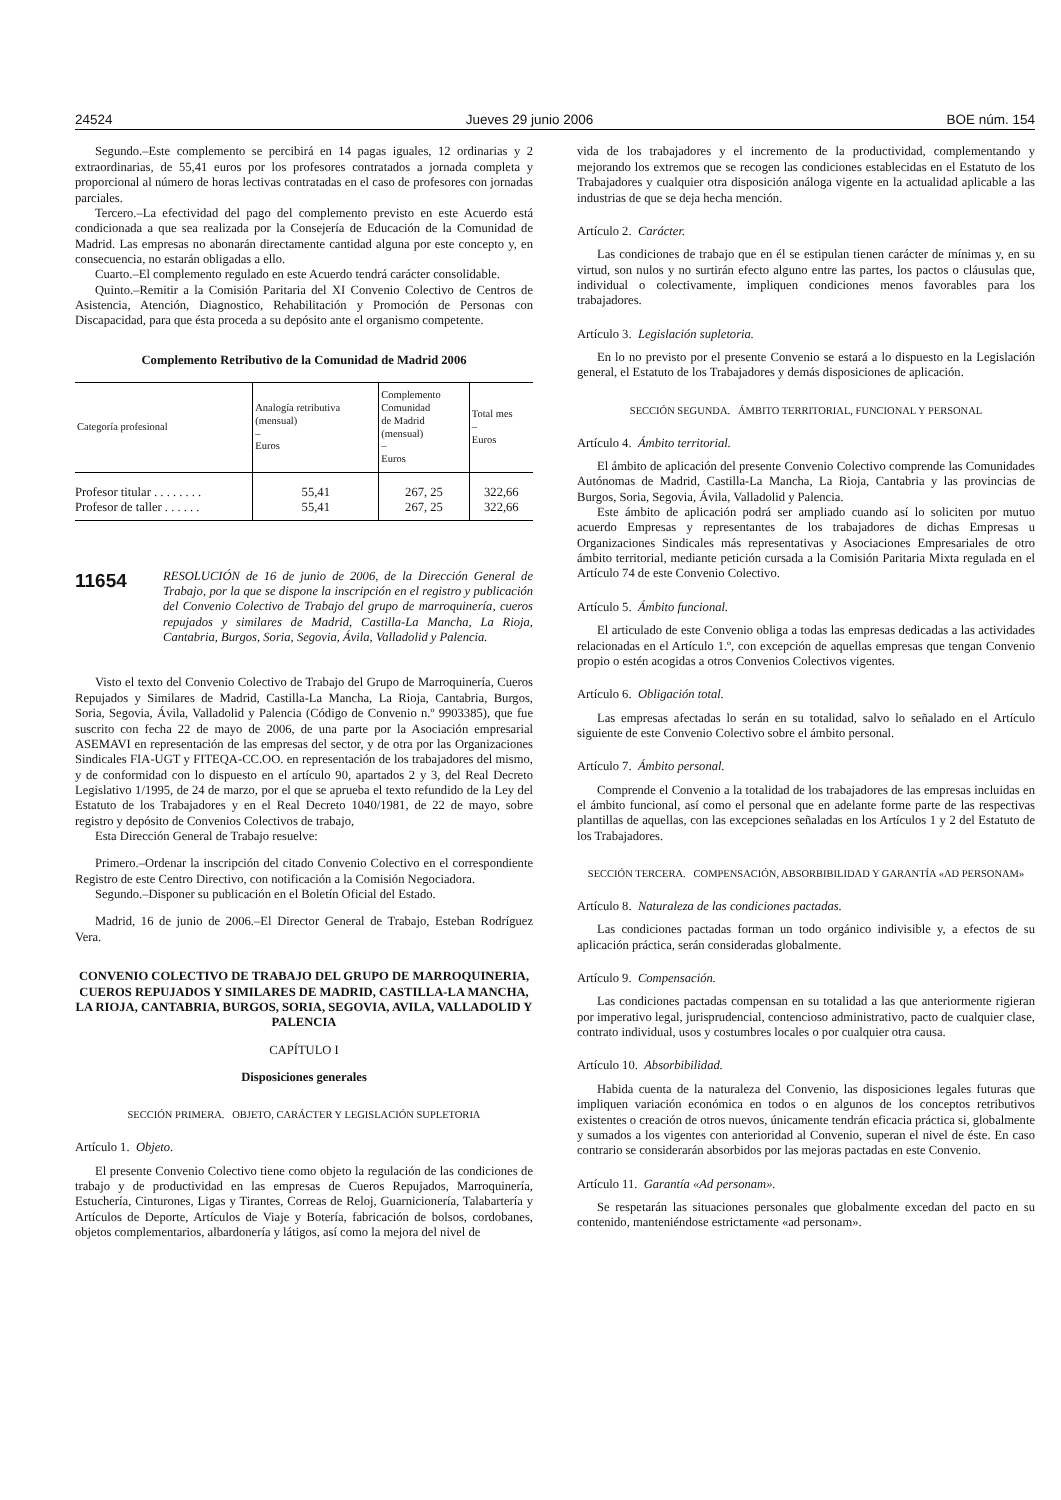24524 Jueves 29 junio 2006 BOE núm. 154
Segundo.–Este complemento se percibirá en 14 pagas iguales, 12 ordinarias y 2 extraordinarias, de 55,41 euros por los profesores contratados a jornada completa y proporcional al número de horas lectivas contratadas en el caso de profesores con jornadas parciales.
Tercero.–La efectividad del pago del complemento previsto en este Acuerdo está condicionada a que sea realizada por la Consejería de Educación de la Comunidad de Madrid. Las empresas no abonarán directamente cantidad alguna por este concepto y, en consecuencia, no estarán obligadas a ello.
Cuarto.–El complemento regulado en este Acuerdo tendrá carácter consolidable.
Quinto.–Remitir a la Comisión Paritaria del XI Convenio Colectivo de Centros de Asistencia, Atención, Diagnostico, Rehabilitación y Promoción de Personas con Discapacidad, para que ésta proceda a su depósito ante el organismo competente.
Complemento Retributivo de la Comunidad de Madrid 2006
| Categoría profesional | Analogía retributiva (mensual) – Euros | Complemento Comunidad de Madrid (mensual) – Euros | Total mes – Euros |
| --- | --- | --- | --- |
| Profesor titular . . . . . . . . | 55,41 | 267, 25 | 322,66 |
| Profesor de taller . . . . . . | 55,41 | 267, 25 | 322,66 |
11654 RESOLUCIÓN de 16 de junio de 2006, de la Dirección General de Trabajo, por la que se dispone la inscripción en el registro y publicación del Convenio Colectivo de Trabajo del grupo de marroquinería, cueros repujados y similares de Madrid, Castilla-La Mancha, La Rioja, Cantabria, Burgos, Soria, Segovia, Ávila, Valladolid y Palencia.
Visto el texto del Convenio Colectivo de Trabajo del Grupo de Marroquinería, Cueros Repujados y Similares de Madrid, Castilla-La Mancha, La Rioja, Cantabria, Burgos, Soria, Segovia, Ávila, Valladolid y Palencia (Código de Convenio n.º 9903385), que fue suscrito con fecha 22 de mayo de 2006, de una parte por la Asociación empresarial ASEMAVI en representación de las empresas del sector, y de otra por las Organizaciones Sindicales FIA-UGT y FITEQA-CC.OO. en representación de los trabajadores del mismo, y de conformidad con lo dispuesto en el artículo 90, apartados 2 y 3, del Real Decreto Legislativo 1/1995, de 24 de marzo, por el que se aprueba el texto refundido de la Ley del Estatuto de los Trabajadores y en el Real Decreto 1040/1981, de 22 de mayo, sobre registro y depósito de Convenios Colectivos de trabajo,
Esta Dirección General de Trabajo resuelve:
Primero.–Ordenar la inscripción del citado Convenio Colectivo en el correspondiente Registro de este Centro Directivo, con notificación a la Comisión Negociadora.
Segundo.–Disponer su publicación en el Boletín Oficial del Estado.
Madrid, 16 de junio de 2006.–El Director General de Trabajo, Esteban Rodríguez Vera.
CONVENIO COLECTIVO DE TRABAJO DEL GRUPO DE MARROQUINERIA, CUEROS REPUJADOS Y SIMILARES DE MADRID, CASTILLA-LA MANCHA, LA RIOJA, CANTABRIA, BURGOS, SORIA, SEGOVIA, AVILA, VALLADOLID Y PALENCIA
CAPÍTULO I
Disposiciones generales
SECCIÓN PRIMERA. OBJETO, CARÁCTER Y LEGISLACIÓN SUPLETORIA
Artículo 1. Objeto.
El presente Convenio Colectivo tiene como objeto la regulación de las condiciones de trabajo y de productividad en las empresas de Cueros Repujados, Marroquinería, Estuchería, Cinturones, Ligas y Tirantes, Correas de Reloj, Guarnicionería, Talabartería y Artículos de Deporte, Artículos de Viaje y Botería, fabricación de bolsos, cordobanes, objetos complementarios, albardonería y látigos, así como la mejora del nivel de
vida de los trabajadores y el incremento de la productividad, complementando y mejorando los extremos que se recogen las condiciones establecidas en el Estatuto de los Trabajadores y cualquier otra disposición análoga vigente en la actualidad aplicable a las industrias de que se deja hecha mención.
Artículo 2. Carácter.
Las condiciones de trabajo que en él se estipulan tienen carácter de mínimas y, en su virtud, son nulos y no surtirán efecto alguno entre las partes, los pactos o cláusulas que, individual o colectivamente, impliquen condiciones menos favorables para los trabajadores.
Artículo 3. Legislación supletoria.
En lo no previsto por el presente Convenio se estará a lo dispuesto en la Legislación general, el Estatuto de los Trabajadores y demás disposiciones de aplicación.
SECCIÓN SEGUNDA. ÁMBITO TERRITORIAL, FUNCIONAL Y PERSONAL
Artículo 4. Ámbito territorial.
El ámbito de aplicación del presente Convenio Colectivo comprende las Comunidades Autónomas de Madrid, Castilla-La Mancha, La Rioja, Cantabria y las provincias de Burgos, Soria, Segovia, Ávila, Valladolid y Palencia.
Este ámbito de aplicación podrá ser ampliado cuando así lo soliciten por mutuo acuerdo Empresas y representantes de los trabajadores de dichas Empresas u Organizaciones Sindicales más representativas y Asociaciones Empresariales de otro ámbito territorial, mediante petición cursada a la Comisión Paritaria Mixta regulada en el Artículo 74 de este Convenio Colectivo.
Artículo 5. Ámbito funcional.
El articulado de este Convenio obliga a todas las empresas dedicadas a las actividades relacionadas en el Artículo 1.º, con excepción de aquellas empresas que tengan Convenio propio o estén acogidas a otros Convenios Colectivos vigentes.
Artículo 6. Obligación total.
Las empresas afectadas lo serán en su totalidad, salvo lo señalado en el Artículo siguiente de este Convenio Colectivo sobre el ámbito personal.
Artículo 7. Ámbito personal.
Comprende el Convenio a la totalidad de los trabajadores de las empresas incluidas en el ámbito funcional, así como el personal que en adelante forme parte de las respectivas plantillas de aquellas, con las excepciones señaladas en los Artículos 1 y 2 del Estatuto de los Trabajadores.
SECCIÓN TERCERA. COMPENSACIÓN, ABSORBIBILIDAD Y GARANTÍA «AD PERSONAM»
Artículo 8. Naturaleza de las condiciones pactadas.
Las condiciones pactadas forman un todo orgánico indivisible y, a efectos de su aplicación práctica, serán consideradas globalmente.
Artículo 9. Compensación.
Las condiciones pactadas compensan en su totalidad a las que anteriormente rigieran por imperativo legal, jurisprudencial, contencioso administrativo, pacto de cualquier clase, contrato individual, usos y costumbres locales o por cualquier otra causa.
Artículo 10. Absorbibilidad.
Habida cuenta de la naturaleza del Convenio, las disposiciones legales futuras que impliquen variación económica en todos o en algunos de los conceptos retributivos existentes o creación de otros nuevos, únicamente tendrán eficacia práctica si, globalmente y sumados a los vigentes con anterioridad al Convenio, superan el nivel de éste. En caso contrario se considerarán absorbidos por las mejoras pactadas en este Convenio.
Artículo 11. Garantía «Ad personam».
Se respetarán las situaciones personales que globalmente excedan del pacto en su contenido, manteniéndose estrictamente «ad personam».